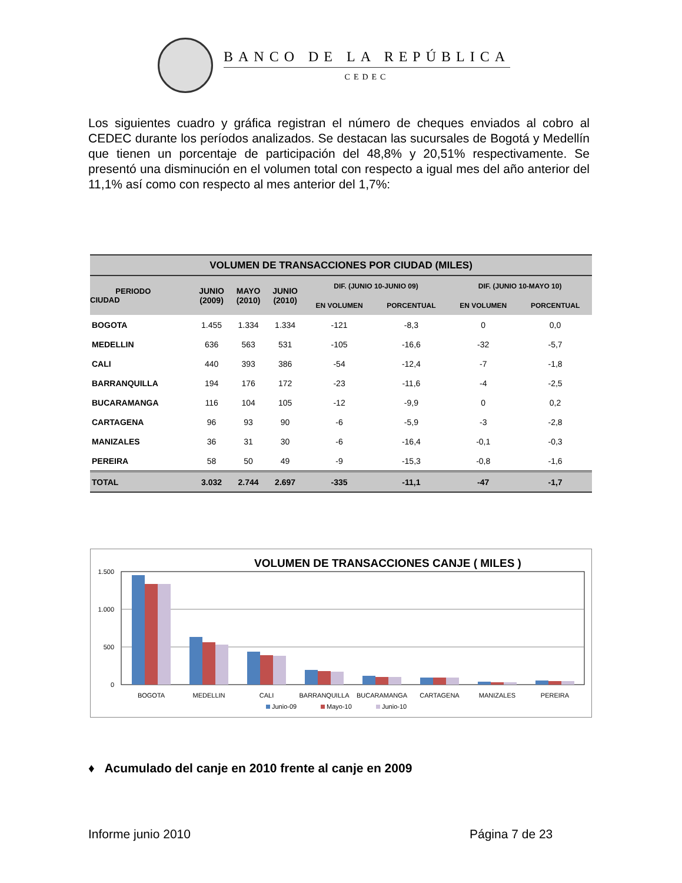BANCO DE LA REPÚBLICA
CEDEC
Los siguientes cuadro y gráfica registran el número de cheques enviados al cobro al CEDEC durante los períodos analizados. Se destacan las sucursales de Bogotá y Medellín que tienen un porcentaje de participación del 48,8% y 20,51% respectivamente. Se presentó una disminución en el volumen total con respecto a igual mes del año anterior del 11,1% así como con respecto al mes anterior del 1,7%:
| VOLUMEN DE TRANSACCIONES POR CIUDAD (MILES) | | | | | | | |
| --- | --- | --- | --- | --- | --- | --- | --- |
| PERIODO CIUDAD | JUNIO (2009) | MAYO (2010) | JUNIO (2010) | DIF. (JUNIO 10-JUNIO 09) | | DIF. (JUNIO 10-MAYO 10) | |
| | | | | EN VOLUMEN | PORCENTUAL | EN VOLUMEN | PORCENTUAL |
| BOGOTA | 1.455 | 1.334 | 1.334 | -121 | -8,3 | 0 | 0,0 |
| MEDELLIN | 636 | 563 | 531 | -105 | -16,6 | -32 | -5,7 |
| CALI | 440 | 393 | 386 | -54 | -12,4 | -7 | -1,8 |
| BARRANQUILLA | 194 | 176 | 172 | -23 | -11,6 | -4 | -2,5 |
| BUCARAMANGA | 116 | 104 | 105 | -12 | -9,9 | 0 | 0,2 |
| CARTAGENA | 96 | 93 | 90 | -6 | -5,9 | -3 | -2,8 |
| MANIZALES | 36 | 31 | 30 | -6 | -16,4 | -0,1 | -0,3 |
| PEREIRA | 58 | 50 | 49 | -9 | -15,3 | -0,8 | -1,6 |
| TOTAL | 3.032 | 2.744 | 2.697 | -335 | -11,1 | -47 | -1,7 |
VOLUMEN DE TRANSACCIONES CANJE ( MILES )
1.500
1.000
500
0
BOGOTA
MEDELLIN
CALI
BARRANQUILLA
BUCARAMANGA
CARTAGENA
MANIZALES
PEREIRA
Junio-09
Mayo-10
Junio-10
♦ Acumulado del canje en 2010 frente al canje en 2009
Informe junio 2010 Página 7 de 23